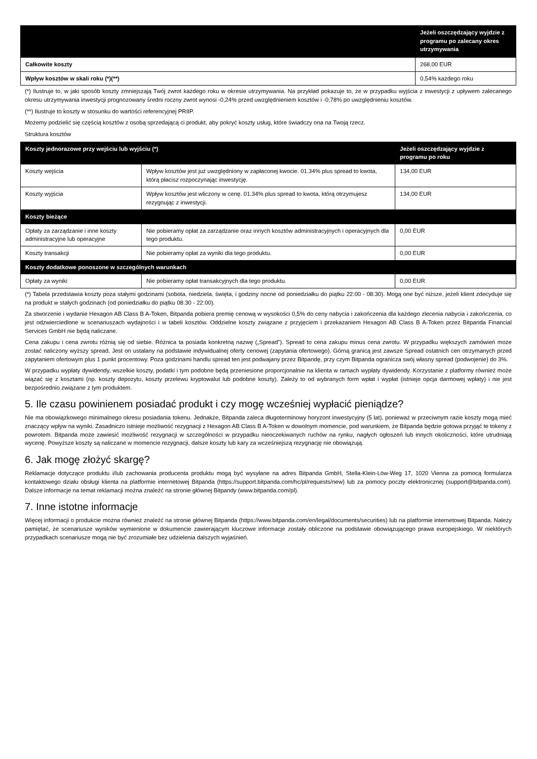| | Jeżeli oszczędzający wyjdzie z programu po zalecany okres utrzymywania |
| --- | --- |
| Całkowite koszty | 268,00 EUR |
| Wpływ kosztów w skali roku (*)(**) | 0,54% każdego roku |
(*) Ilustruje to, w jaki sposób koszty zmniejszają Twój zwrot każdego roku w okresie utrzymywania. Na przykład pokazuje to, że w przypadku wyjścia z inwestycji z upływem zalecanego okresu utrzymywania inwestycji prognozowany średni roczny zwrot wynosi -0,24% przed uwzględnieniem kosztów i -0,78% po uwzględnieniu kosztów.
(**) Ilustruje to koszty w stosunku do wartości referencyjnej PRIIP.
Możemy podzielić się częścią kosztów z osobą sprzedającą ci produkt, aby pokryć koszty usług, które świadczy ona na Twoją rzecz.
Struktura kosztów
| Koszty jednorazowe przy wejściu lub wyjściu (*) | | Jeżeli oszczędzający wyjdzie z programu po roku |
| Koszty wejścia | Wpływ kosztów jest już uwzględniony w zapłaconej kwocie. 01.34% plus spread to kwota, którą płacisz rozpoczynając inwestycję. | 134,00 EUR |
| Koszty wyjścia | Wpływ kosztów jest wliczony w cenę. 01.34% plus spread to kwota, którą otrzymujesz rezygnując z inwestycji. | 134,00 EUR |
| Koszty bieżące | | |
| Opłaty za zarządzanie i inne koszty administracyjne lub operacyjne | Nie pobieramy opłat za zarządzanie oraz innych kosztów administracyjnych i operacyjnych dla tego produktu. | 0,00 EUR |
| Koszty transakcji | Nie pobieramy opłat za wyniki dla tego produktu. | 0,00 EUR |
| Koszty dodatkowe ponoszone w szczególnych warunkach | | |
| Opłaty za wyniki | Nie pobieramy opłat transakcyjnych dla tego produktu. | 0,00 EUR |
(*) Tabela przedstawia koszty poza stałymi godzinami (sobota, niedziela, święta, i godziny nocne od poniedziałku do piątku 22:00 - 08:30). Mogą one być niższe, jeżeli klient zdecyduje się na produkt w stałych godzinach (od poniedziałku do piątku 08:30 - 22:00).
Za stworzenie i wydanie Hexagon AB Class B A-Token, Bitpanda pobiera premię cenową w wysokości 0,5% do ceny nabycia i zakończenia dla każdego zlecenia nabycia i zakończenia, co jest odzwierciedlone w scenariuszach wydajności i w tabeli kosztów. Oddzielne koszty związane z przyjęciem i przekazaniem Hexagon AB Class B A-Token przez Bitpanda Financial Services GmbH nie będą naliczane.
Cena zakupu i cena zwrotu różnią się od siebie. Różnica ta posiada konkretną nazwę („Spread"). Spread to cena zakupu minus cena zwrotu. W przypadku większych zamówień może zostać naliczony wyższy spread. Jest on ustalany na podstawie indywidualnej oferty cenowej (zapytania ofertowego). Górną granicą jest zawsze Spread ostatnich cen otrzymanych przed zapytaniem ofertowym plus 1 punkt procentowy. Poza godzinami handlu spread ten jest podwajany przez Bitpandę, przy czym Bitpanda ogranicza swój własny spread (podwojenie) do 3%.
W przypadku wypłaty dywidendy, wszelkie koszty, podatki i tym podobne będą przeniesione proporcjonalnie na klienta w ramach wypłaty dywidendy. Korzystanie z platformy również może wiązać się z kosztami (np. koszty depozytu, koszty przelewu kryptowalut lub podobne koszty). Zależy to od wybranych form wpłat i wypłat (istnieje opcja darmowej wpłaty) i nie jest bezpośrednio związane z tym produktem.
5. Ile czasu powinienem posiadać produkt i czy mogę wcześniej wypłacić pieniądze?
Nie ma obowiązkowego minimalnego okresu posiadania tokenu. Jednakże, Bitpanda zaleca długoterminowy horyzont inwestycyjny (5 lat), ponieważ w przeciwnym razie koszty mogą mieć znaczący wpływ na wyniki. Zasadniczo istnieje możliwość rezygnacji z Hexagon AB Class B A-Token w dowolnym momencie, pod warunkiem, że Bitpanda będzie gotowa przyjąć te tokeny z powrotem. Bitpanda może zawiesić możliwość rezygnacji w szczególności w przypadku nieoczekiwanych ruchów na rynku, nagłych ogłoszeń lub innych okoliczności, które utrudniają wycenę. Powyższe koszty są naliczane w momencie rezygnacji, dalsze koszty lub kary za wcześniejszą rezygnację nie obowiązują.
6. Jak mogę złożyć skargę?
Reklamacje dotyczące produktu i/lub zachowania producenta produktu mogą być wysyłane na adres Bitpanda GmbH, Stella-Klein-Löw-Weg 17, 1020 Vienna za pomocą formularza kontaktowego działu obsługi klienta na platformie internetowej Bitpanda (https://support.bitpanda.com/hc/pl/requests/new) lub za pomocy poczty elektronicznej (support@bitpanda.com). Dalsze informacje na temat reklamacji można znaleźć na stronie głównej Bitpandy (www.bitpanda.com/pl).
7. Inne istotne informacje
Więcej informacji o produkcie można również znaleźć na stronie głównej Bitpanda (https://www.bitpanda.com/en/legal/documents/securities) lub na platformie internetowej Bitpanda. Należy pamiętać, że scenariusze wyników wymienione w dokumencie zawierającym kluczowe informacje zostały obliczone na podstawie obowiązującego prawa europejskiego. W niektórych przypadkach scenariusze mogą nie być zrozumiałe bez udzielenia dalszych wyjaśnień.